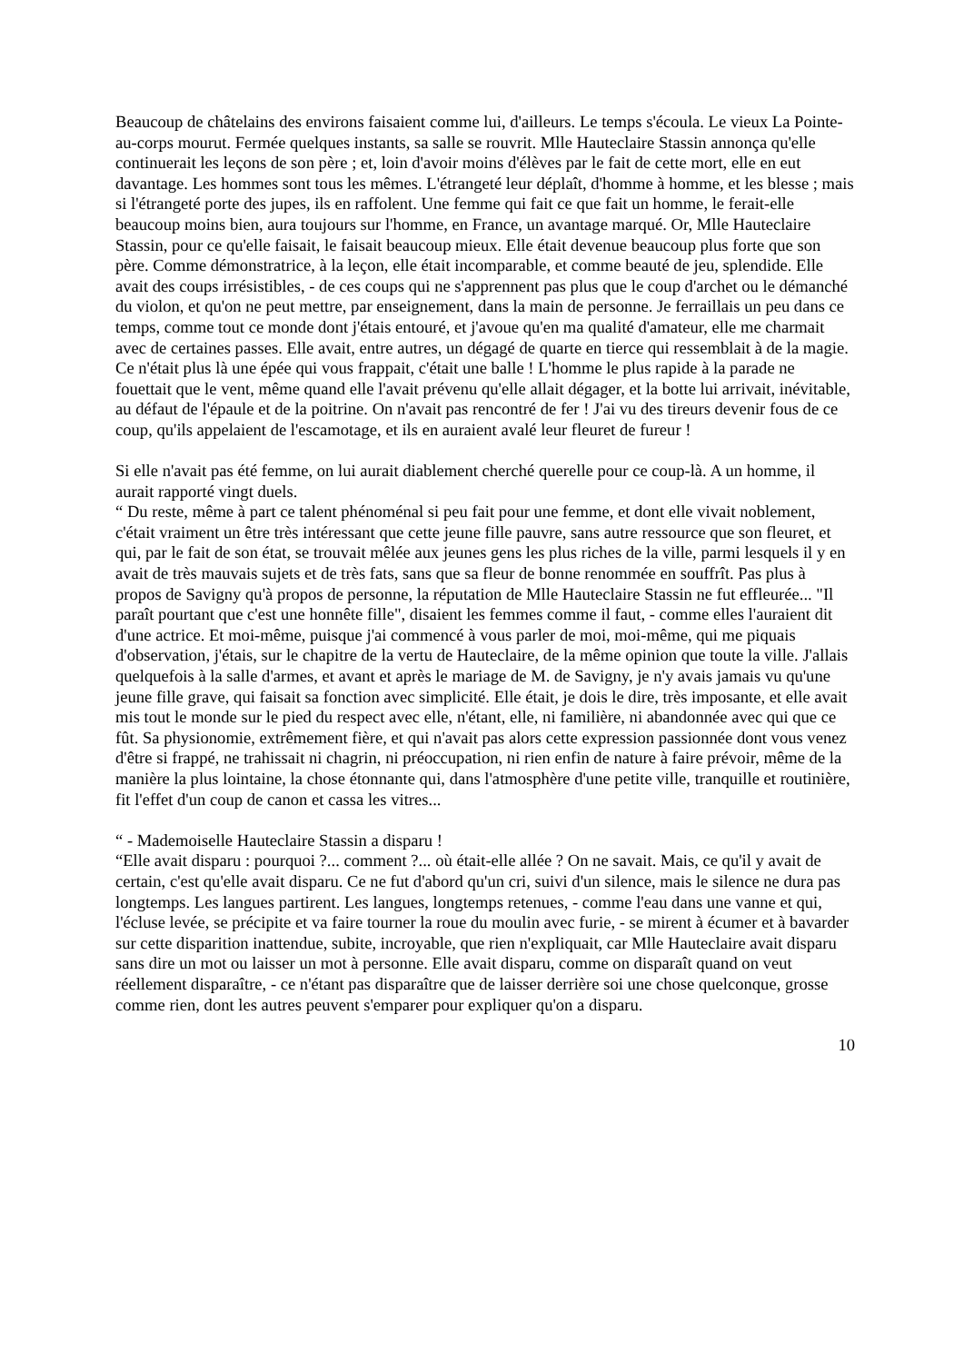Beaucoup de châtelains des environs faisaient comme lui, d'ailleurs. Le temps s'écoula. Le vieux La Pointe-au-corps mourut. Fermée quelques instants, sa salle se rouvrit. Mlle Hauteclaire Stassin annonça qu'elle continuerait les leçons de son père ; et, loin d'avoir moins d'élèves par le fait de cette mort, elle en eut davantage. Les hommes sont tous les mêmes. L'étrangeté leur déplaît, d'homme à homme, et les blesse ; mais si l'étrangeté porte des jupes, ils en raffolent. Une femme qui fait ce que fait un homme, le ferait-elle beaucoup moins bien, aura toujours sur l'homme, en France, un avantage marqué. Or, Mlle Hauteclaire Stassin, pour ce qu'elle faisait, le faisait beaucoup mieux. Elle était devenue beaucoup plus forte que son père. Comme démonstratrice, à la leçon, elle était incomparable, et comme beauté de jeu, splendide. Elle avait des coups irrésistibles, - de ces coups qui ne s'apprennent pas plus que le coup d'archet ou le démanché du violon, et qu'on ne peut mettre, par enseignement, dans la main de personne. Je ferraillais un peu dans ce temps, comme tout ce monde dont j'étais entouré, et j'avoue qu'en ma qualité d'amateur, elle me charmait avec de certaines passes. Elle avait, entre autres, un dégagé de quarte en tierce qui ressemblait à de la magie. Ce n'était plus là une épée qui vous frappait, c'était une balle ! L'homme le plus rapide à la parade ne fouettait que le vent, même quand elle l'avait prévenu qu'elle allait dégager, et la botte lui arrivait, inévitable, au défaut de l'épaule et de la poitrine. On n'avait pas rencontré de fer ! J'ai vu des tireurs devenir fous de ce coup, qu'ils appelaient de l'escamotage, et ils en auraient avalé leur fleuret de fureur !
Si elle n'avait pas été femme, on lui aurait diablement cherché querelle pour ce coup-là. A un homme, il aurait rapporté vingt duels.
“ Du reste, même à part ce talent phénoménal si peu fait pour une femme, et dont elle vivait noblement, c'était vraiment un être très intéressant que cette jeune fille pauvre, sans autre ressource que son fleuret, et qui, par le fait de son état, se trouvait mêlée aux jeunes gens les plus riches de la ville, parmi lesquels il y en avait de très mauvais sujets et de très fats, sans que sa fleur de bonne renommée en souffrît. Pas plus à propos de Savigny qu'à propos de personne, la réputation de Mlle Hauteclaire Stassin ne fut effleurée... "Il paraît pourtant que c'est une honnête fille", disaient les femmes comme il faut, - comme elles l'auraient dit d'une actrice. Et moi-même, puisque j'ai commencé à vous parler de moi, moi-même, qui me piquais d'observation, j'étais, sur le chapitre de la vertu de Hauteclaire, de la même opinion que toute la ville. J'allais quelquefois à la salle d'armes, et avant et après le mariage de M. de Savigny, je n'y avais jamais vu qu'une jeune fille grave, qui faisait sa fonction avec simplicité. Elle était, je dois le dire, très imposante, et elle avait mis tout le monde sur le pied du respect avec elle, n'étant, elle, ni familière, ni abandonnée avec qui que ce fût. Sa physionomie, extrêmement fière, et qui n'avait pas alors cette expression passionnée dont vous venez d'être si frappé, ne trahissait ni chagrin, ni préoccupation, ni rien enfin de nature à faire prévoir, même de la manière la plus lointaine, la chose étonnante qui, dans l'atmosphère d'une petite ville, tranquille et routinière, fit l'effet d'un coup de canon et cassa les vitres...
“ - Mademoiselle Hauteclaire Stassin a disparu !
“Elle avait disparu : pourquoi ?... comment ?... où était-elle allée ? On ne savait. Mais, ce qu'il y avait de certain, c'est qu'elle avait disparu. Ce ne fut d'abord qu'un cri, suivi d'un silence, mais le silence ne dura pas longtemps. Les langues partirent. Les langues, longtemps retenues, - comme l'eau dans une vanne et qui, l'écluse levée, se précipite et va faire tourner la roue du moulin avec furie, - se mirent à écumer et à bavarder sur cette disparition inattendue, subite, incroyable, que rien n'expliquait, car Mlle Hauteclaire avait disparu sans dire un mot ou laisser un mot à personne. Elle avait disparu, comme on disparaît quand on veut réellement disparaître, - ce n'étant pas disparaître que de laisser derrière soi une chose quelconque, grosse comme rien, dont les autres peuvent s'emparer pour expliquer qu'on a disparu.
10